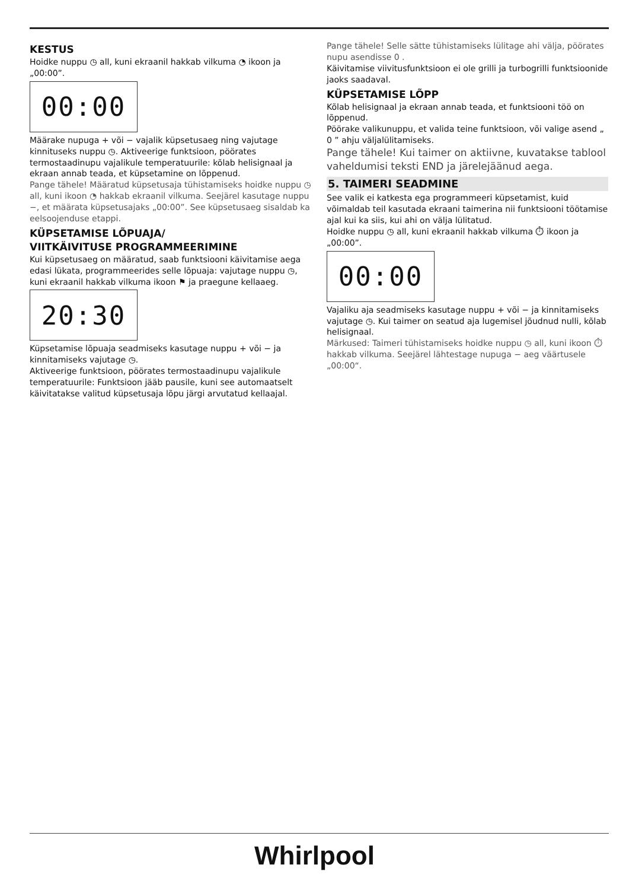KESTUS
Hoidke nuppu ◷ all, kuni ekraanil hakkab vilkuma ◔ ikoon ja „00:00”.
00:00
Määrake nupuga + või − vajalik küpsetusaeg ning vajutage kinnituseks nuppu ◷. Aktiveerige funktsioon, pöörates termostaadinupu vajalikule temperatuurile: kõlab helisignaal ja ekraan annab teada, et küpsetamine on lõppenud.
Pange tähele! Määratud küpsetusaja tühistamiseks hoidke nuppu ◷ all, kuni ikoon ◔ hakkab ekraanil vilkuma. Seejärel kasutage nuppu −, et määrata küpsetusajaks „00:00”. See küpsetusaeg sisaldab ka eelsoojenduse etappi.
KÜPSETAMISE LÕPUAJA/
VIITKÄIVITUSE PROGRAMMEERIMINE
Kui küpsetusaeg on määratud, saab funktsiooni käivitamise aega edasi lükata, programmeerides selle lõpuaja: vajutage nuppu ◷, kuni ekraanil hakkab vilkuma ikoon ⚑ ja praegune kellaaeg.
20:30
Küpsetamise lõpuaja seadmiseks kasutage nuppu + või − ja kinnitamiseks vajutage ◷.
Aktiveerige funktsioon, pöörates termostaadinupu vajalikule temperatuurile: Funktsioon jääb pausile, kuni see automaatselt käivitatakse valitud küpsetusaja lõpu järgi arvutatud kellaajal.
Pange tähele! Selle sätte tühistamiseks lülitage ahi välja, pöörates nupu asendisse 0 .
Käivitamise viivitusfunktsioon ei ole grilli ja turbogrilli funktsioonide jaoks saadaval.
KÜPSETAMISE LÕPP
Kõlab helisignaal ja ekraan annab teada, et funktsiooni töö on lõppenud.
Pöörake valikunuppu, et valida teine funktsioon, või valige asend „ 0 ” ahju väljalülitamiseks.
Pange tähele! Kui taimer on aktiivne, kuvatakse tablool vaheldumisi teksti END ja järelejäänud aega.
5. TAIMERI SEADMINE
See valik ei katkesta ega programmeeri küpsetamist, kuid võimaldab teil kasutada ekraani taimerina nii funktsiooni töötamise ajal kui ka siis, kui ahi on välja lülitatud.
Hoidke nuppu ◷ all, kuni ekraanil hakkab vilkuma ⏱ ikoon ja „00:00”.
00:00
Vajaliku aja seadmiseks kasutage nuppu + või − ja kinnitamiseks vajutage ◷. Kui taimer on seatud aja lugemisel jõudnud nulli, kõlab helisignaal.
Märkused: Taimeri tühistamiseks hoidke nuppu ◷ all, kuni ikoon ⏱ hakkab vilkuma. Seejärel lähtestage nupuga − aeg väärtusele „00:00“.
Whirlpool